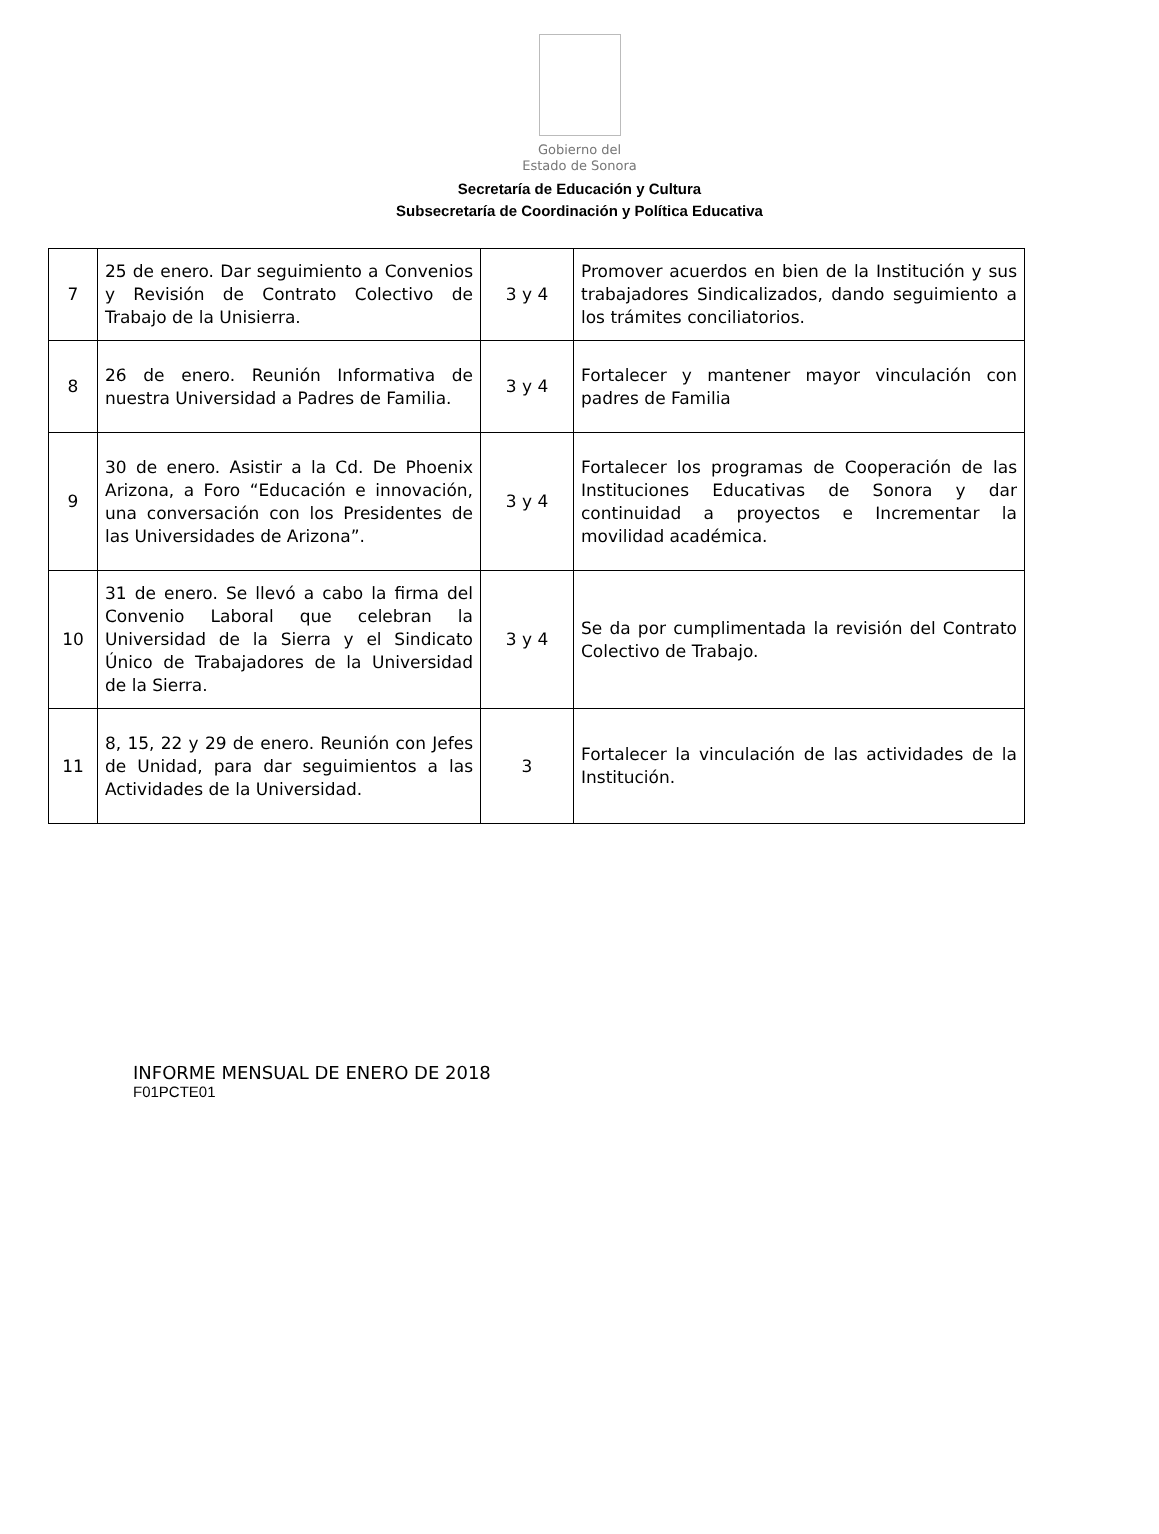Gobierno del
Estado de Sonora
Secretaría de Educación y Cultura
Subsecretaría de Coordinación y Política Educativa
| 7 | 25 de enero. Dar seguimiento a Convenios y Revisión de Contrato Colectivo de Trabajo de la Unisierra. | 3 y 4 | Promover acuerdos en bien de la Institución y sus trabajadores Sindicalizados, dando seguimiento a los trámites conciliatorios. |
| 8 | 26 de enero. Reunión Informativa de nuestra Universidad a Padres de Familia. | 3 y 4 | Fortalecer y mantener mayor vinculación con padres de Familia |
| 9 | 30 de enero. Asistir a la Cd. De Phoenix Arizona, a Foro “Educación e innovación, una conversación con los Presidentes de las Universidades de Arizona”. | 3 y 4 | Fortalecer los programas de Cooperación de las Instituciones Educativas de Sonora y dar continuidad a proyectos e Incrementar la movilidad académica. |
| 10 | 31 de enero. Se llevó a cabo la firma del Convenio Laboral que celebran la Universidad de la Sierra y el Sindicato Único de Trabajadores de la Universidad de la Sierra. | 3 y 4 | Se da por cumplimentada la revisión del Contrato Colectivo de Trabajo. |
| 11 | 8, 15, 22 y 29 de enero. Reunión con Jefes de Unidad, para dar seguimientos a las Actividades de la Universidad. | 3 | Fortalecer la vinculación de las actividades de la Institución. |
INFORME MENSUAL DE ENERO DE 2018
F01PCTE01